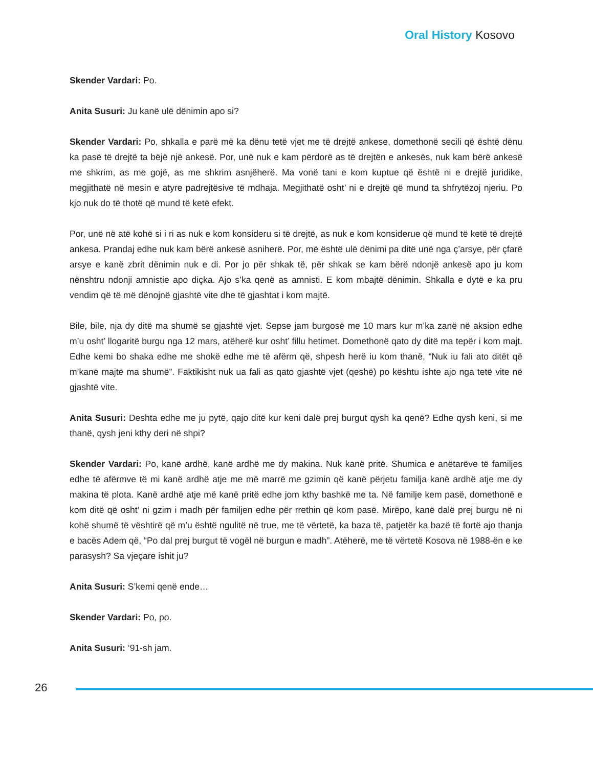Oral History Kosovo
Skender Vardari: Po.
Anita Susuri: Ju kanë ulë dënimin apo si?
Skender Vardari: Po, shkalla e parë më ka dënu tetë vjet me të drejtë ankese, domethonë secili që është dënu ka pasë të drejtë ta bëjë një ankesë. Por, unë nuk e kam përdorë as të drejtën e ankesës, nuk kam bërë ankesë me shkrim, as me gojë, as me shkrim asnjëherë. Ma vonë tani e kom kuptue që është ni e drejtë juridike, megjithatë në mesin e atyre padrejtësive të mdhaja. Megjithatë osht’ ni e drejtë që mund ta shfrytëzoj njeriu. Po kjo nuk do të thotë që mund të ketë efekt.
Por, unë në atë kohë si i ri as nuk e kom konsideru si të drejtë, as nuk e kom konsiderue që mund të ketë të drejtë ankesa. Prandaj edhe nuk kam bërë ankesë asniherë. Por, më është ulë dënimi pa ditë unë nga ç’arsye, për çfarë arsye e kanë zbrit dënimin nuk e di. Por jo për shkak të, për shkak se kam bërë ndonjë ankesë apo ju kom nënshtru ndonji amnistie apo diçka. Ajo s’ka qenë as amnisti. E kom mbajtë dënimin. Shkalla e dytë e ka pru vendim që të më dënojnë gjashtë vite dhe të gjashtat i kom majtë.
Bile, bile, nja dy ditë ma shumë se gjashtë vjet. Sepse jam burgosë me 10 mars kur m’ka zanë në aksion edhe m’u osht’ llogaritë burgu nga 12 mars, atëherë kur osht’ fillu hetimet. Domethonë qato dy ditë ma tepër i kom majt. Edhe kemi bo shaka edhe me shokë edhe me të afërm që, shpesh herë iu kom thanë, “Nuk iu fali ato ditët që m’kanë majtë ma shumë”. Faktikisht nuk ua fali as qato gjashtë vjet (qeshë) po kështu ishte ajo nga tetë vite në gjashtë vite.
Anita Susuri: Deshta edhe me ju pytë, qajo ditë kur keni dalë prej burgut qysh ka qenë? Edhe qysh keni, si me thanë, qysh jeni kthy deri në shpi?
Skender Vardari: Po, kanë ardhë, kanë ardhë me dy makina. Nuk kanë pritë. Shumica e anëtarëve të familjes edhe të afërmve të mi kanë ardhë atje me më marrë me gzimin që kanë përjetu familja kanë ardhë atje me dy makina të plota. Kanë ardhë atje më kanë pritë edhe jom kthy bashkë me ta. Në familje kem pasë, domethonë e kom ditë që osht’ ni gzim i madh për familjen edhe për rrethin që kom pasë. Mirëpo, kanë dalë prej burgu në ni kohë shumë të vështirë që m’u është ngulitë në true, me të vërtetë, ka baza të, patjetër ka bazë të fortë ajo thanja e bacës Adem që, “Po dal prej burgut të vogël në burgun e madh”. Atëherë, me të vërtetë Kosova në 1988-ën e ke parasysh? Sa vjeçare ishit ju?
Anita Susuri: S’kemi qenë ende…
Skender Vardari: Po, po.
Anita Susuri: ‘91-sh jam.
26